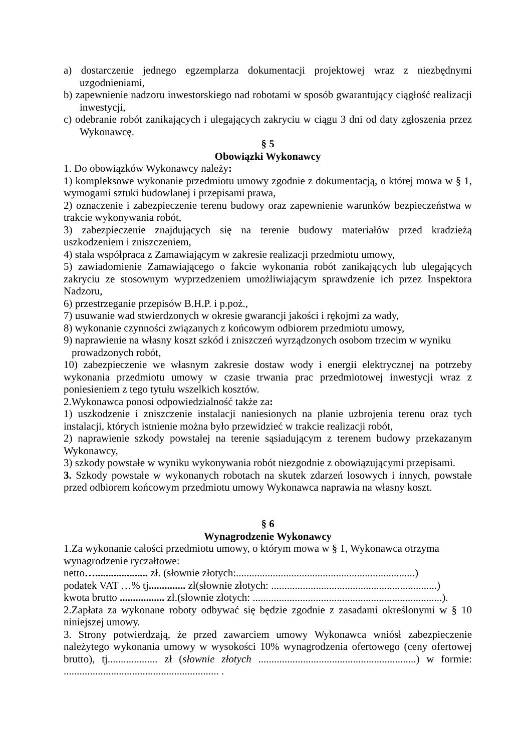a) dostarczenie jednego egzemplarza dokumentacji projektowej wraz z niezbędnymi uzgodnieniami,
b) zapewnienie nadzoru inwestorskiego nad robotami w sposób gwarantujący ciągłość realizacji inwestycji,
c) odebranie robót zanikających i ulegających zakryciu w ciągu 3 dni od daty zgłoszenia przez Wykonawcę.
§ 5
Obowiązki Wykonawcy
1. Do obowiązków Wykonawcy należy:
1) kompleksowe wykonanie przedmiotu umowy zgodnie z dokumentacją, o której mowa w § 1, wymogami sztuki budowlanej i przepisami prawa,
2) oznaczenie i zabezpieczenie terenu budowy oraz zapewnienie warunków bezpieczeństwa w trakcie wykonywania robót,
3) zabezpieczenie znajdujących się na terenie budowy materiałów przed kradzieżą uszkodzeniem i zniszczeniem,
4) stała współpraca z Zamawiającym w zakresie realizacji przedmiotu umowy,
5) zawiadomienie Zamawiającego o fakcie wykonania robót zanikających lub ulegających zakryciu ze stosownym wyprzedzeniem umożliwiającym sprawdzenie ich przez Inspektora Nadzoru,
6) przestrzeganie przepisów B.H.P. i p.poż.,
7) usuwanie wad stwierdzonych w okresie gwarancji jakości i rękojmi za wady,
8) wykonanie czynności związanych z końcowym odbiorem przedmiotu umowy,
9) naprawienie na własny koszt szkód i zniszczeń wyrządzonych osobom trzecim w wyniku prowadzonych robót,
10) zabezpieczenie we własnym zakresie dostaw wody i energii elektrycznej na potrzeby wykonania przedmiotu umowy w czasie trwania prac przedmiotowej inwestycji wraz z poniesieniem z tego tytułu wszelkich kosztów.
2.Wykonawca ponosi odpowiedzialność także za:
1) uszkodzenie i zniszczenie instalacji naniesionych na planie uzbrojenia terenu oraz tych instalacji, których istnienie można było przewidzieć w trakcie realizacji robót,
2) naprawienie szkody powstałej na terenie sąsiadującym z terenem budowy przekazanym Wykonawcy,
3) szkody powstałe w wyniku wykonywania robót niezgodnie z obowiązującymi przepisami.
3. Szkody powstałe w wykonanych robotach na skutek zdarzeń losowych i innych, powstałe przed odbiorem końcowym przedmiotu umowy Wykonawca naprawia na własny koszt.
§ 6
Wynagrodzenie Wykonawcy
1.Za wykonanie całości przedmiotu umowy, o którym mowa w § 1, Wykonawca otrzyma wynagrodzenie ryczałtowe:
netto….................... zł. (słownie złotych:....................................................................)
podatek VAT …% tj.............. zł(słownie złotych: ...............................................................)
kwota brutto ................. zł.(słownie złotych: ........................................................................).
2.Zapłata za wykonane roboty odbywać się będzie zgodnie z zasadami określonymi w § 10 niniejszej umowy.
3. Strony potwierdzają, że przed zawarciem umowy Wykonawca wniósł zabezpieczenie należytego wykonania umowy w wysokości 10% wynagrodzenia ofertowego (ceny ofertowej brutto), tj................... zł (słownie złotych ............................................................) w formie: ........................................................... .